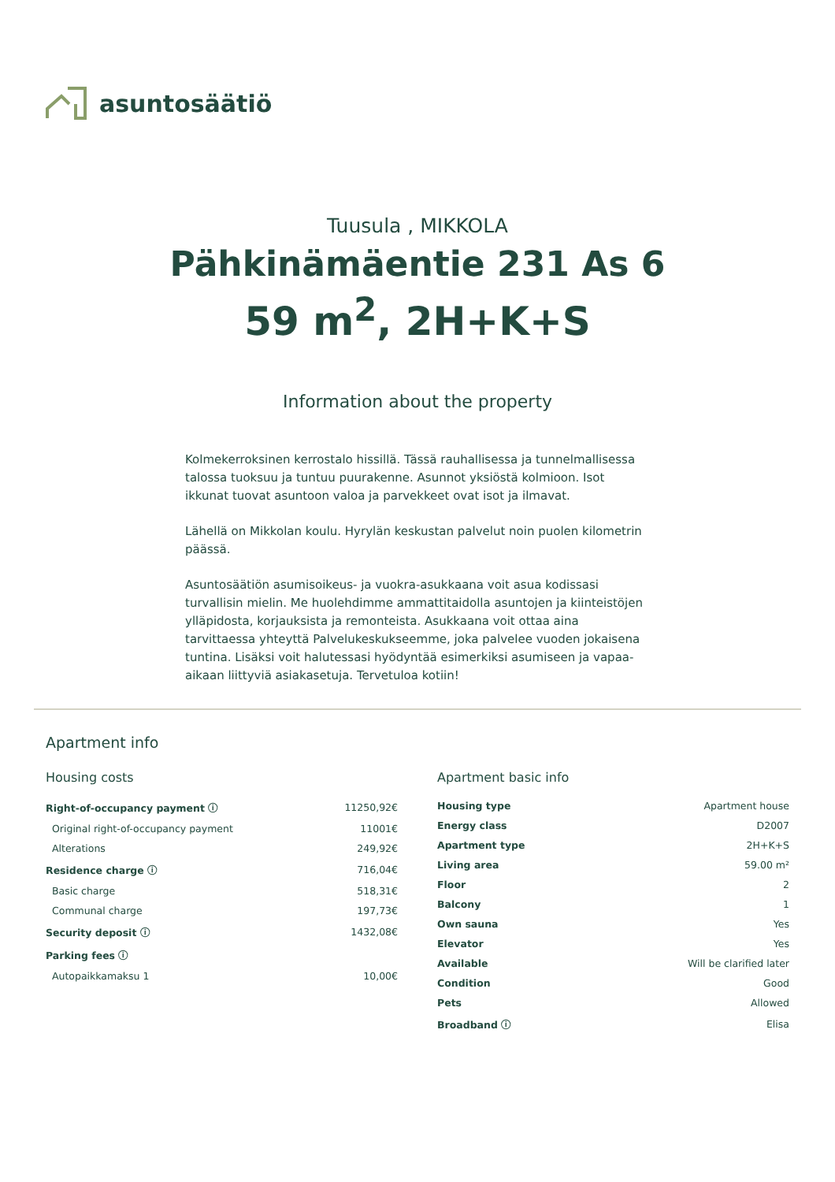asuntosäätiö
Tuusula , MIKKOLA
Pähkinämäentie 231 As 6
59 m<sup>2</sup>, 2H+K+S
Information about the property
Kolmekerroksinen kerrostalo hissillä. Tässä rauhallisessa ja tunnelmallisessa talossa tuoksuu ja tuntuu puurakenne. Asunnot yksiöstä kolmioon. Isot ikkunat tuovat asuntoon valoa ja parvekkeet ovat isot ja ilmavat.
Lähellä on Mikkolan koulu. Hyrylän keskustan palvelut noin puolen kilometrin päässä.
Asuntosäätiön asumisoikeus- ja vuokra-asukkaana voit asua kodissasi turvallisin mielin. Me huolehdimme ammattitaidolla asuntojen ja kiinteistöjen ylläpidosta, korjauksista ja remonteista. Asukkaana voit ottaa aina tarvittaessa yhteyttä Palvelukeskukseemme, joka palvelee vuoden jokaisena tuntina. Lisäksi voit halutessasi hyödyntää esimerkiksi asumiseen ja vapaa-aikaan liittyviä asiakasetuja. Tervetuloa kotiin!
Apartment info
Housing costs
| Right-of-occupancy payment ⓘ | 11250,92€ |
| Original right-of-occupancy payment | 11001€ |
| Alterations | 249,92€ |
| Residence charge ⓘ | 716,04€ |
| Basic charge | 518,31€ |
| Communal charge | 197,73€ |
| Security deposit ⓘ | 1432,08€ |
| Parking fees ⓘ | |
| Autopaikkamaksu 1 | 10,00€ |
Apartment basic info
| Housing type | Apartment house |
| Energy class | D2007 |
| Apartment type | 2H+K+S |
| Living area | 59.00 m² |
| Floor | 2 |
| Balcony | 1 |
| Own sauna | Yes |
| Elevator | Yes |
| Available | Will be clarified later |
| Condition | Good |
| Pets | Allowed |
| Broadband ⓘ | Elisa |